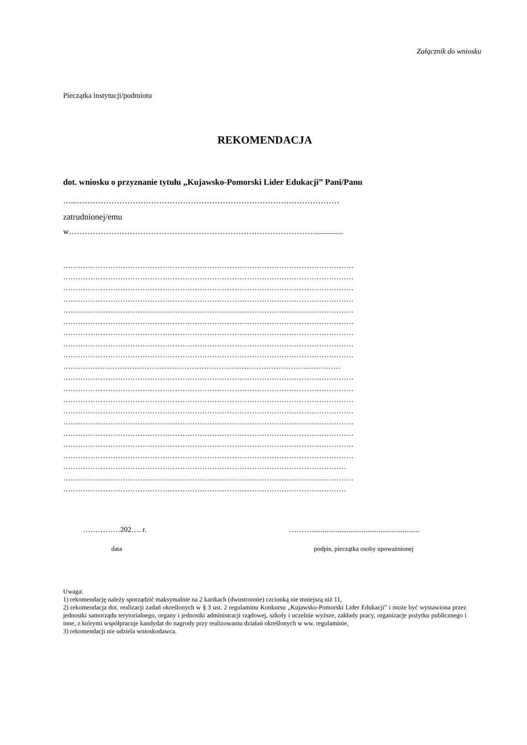Załącznik do wniosku
Pieczątka instytucji/podmiotu
REKOMENDACJA
dot. wniosku o przyznanie tytułu „Kujawsko-Pomorski Lider Edukacji” Pani/Panu
…...………………………………………………………………………………………
zatrudnionej/emu
w…………………………………………………………………………………..............
………………………………………………………………………………………………………
………………………………………………………………………………………………………
………………………………………………………………………………………………………
………………………………………………………………………………………………………
………………………………………………………………………………………………………
………………………………………………………………………………………………………
………………………………………………………………………………………………………
………………………………………………………………………………………………………
………………………………………………………………………………………………………
………….………………………………………………………………………………………
………………………………………………………………………………………………………
………………………………………………………………………………………………………
………………………………………………………………………………………………………
………………………………………………………………………………………………………
………………………………………………………………………………………………………
………………………………………………………………………………………………………
………………………………………………………………………………………………………
………………………………………………………………………………………………………
……………………………………………………………………………………………………
………………………………………………………………………………………………………
……………………………………………………………………………………………………
……………202…. r. ………..........................................................
data podpis, pieczątka osoby upoważnionej
Uwaga:
1) rekomendację należy sporządzić maksymalnie na 2 kartkach (dwustronnie) czcionką nie mniejszą niż 11,
2) rekomendacja dot. realizacji zadań określonych w § 3 ust. 2 regulaminu Konkursu „Kujawsko-Pomorski Lider Edukacji” i może być wystawiona przez jednostki samorządu terytorialnego, organy i jednostki administracji rządowej, szkoły i uczelnie wyższe, zakłady pracy, organizacje pożytku publicznego i inne, z którymi współpracuje kandydat do nagrody przy realizowaniu działań określonych w ww. regulaminie,
3) rekomendacji nie udziela wnioskodawca.